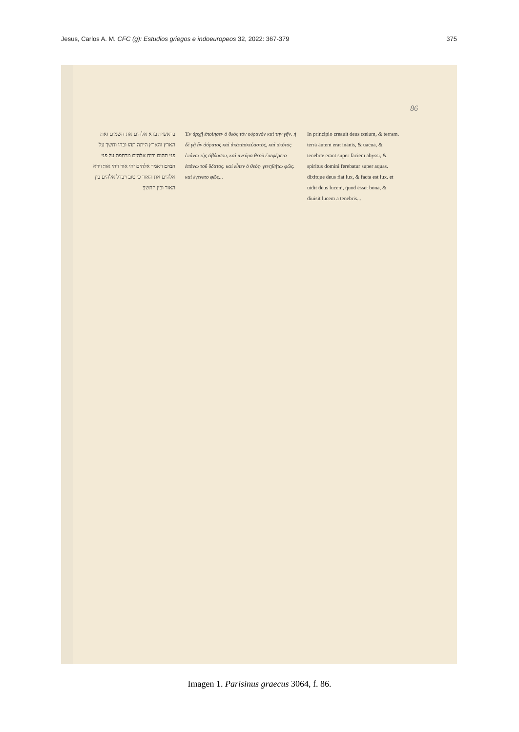Jesus, Carlos A. M. CFC (g): Estudios griegos e indoeuropeos 32, 2022: 367-379 375
86
בראשית ברא אלהים את השמים ואת הארץ׃ והארץ היתה תהו ובהו וחשך על פני תהום ורוח אלהים מרחפת על פני המים׃ ויאמר אלהים יהי אור ויהי אור׃ וירא אלהים את האור כי טוב ויבדל אלהים בין האור ובין החשך׃
Ἐν ἀρχῇ ἐποίησεν ὁ θεὸς τὸν οὐρανὸν καὶ τὴν γῆν. ἡ δὲ γῆ ἦν ἀόρατος καὶ ἀκατασκεύαστος, καὶ σκότος ἐπάνω τῆς ἀβύσσου, καὶ πνεῦμα θεοῦ ἐπεφέρετο ἐπάνω τοῦ ὕδατος. καὶ εἶπεν ὁ θεός· γενηθήτω φῶς. καὶ ἐγένετο φῶς...
In principio creauit deus cœlum, & terram. terra autem erat inanis, & uacua, & tenebræ erant super faciem abyssi, & spiritus domini ferebatur super aquas. dixitque deus fiat lux, & facta est lux. et uidit deus lucem, quod esset bona, & diuisit lucem a tenebris...
Imagen 1. Parisinus graecus 3064, f. 86.